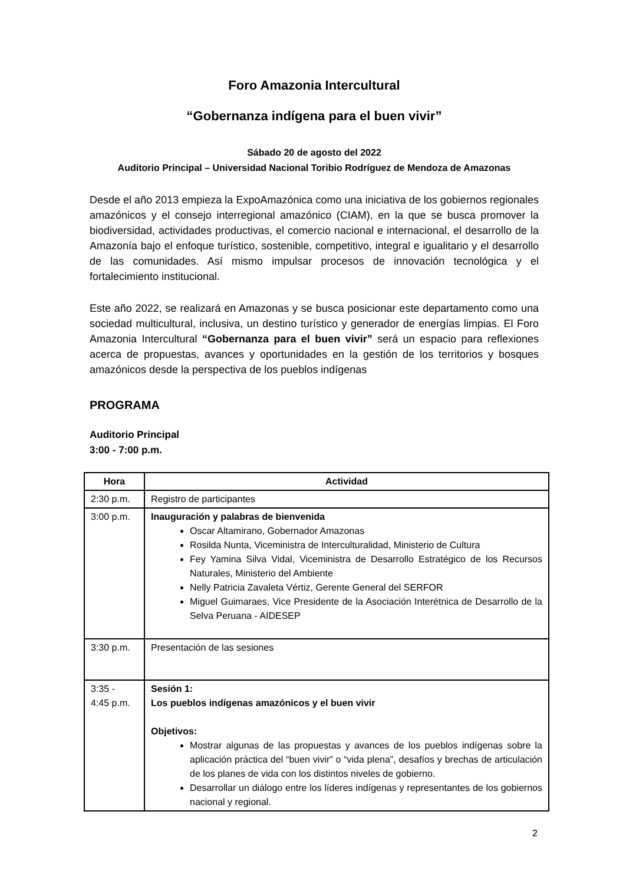Foro Amazonia Intercultural
“Gobernanza indígena para el buen vivir”
Sábado 20 de agosto del 2022
Auditorio Principal – Universidad Nacional Toribio Rodríguez de Mendoza de Amazonas
Desde el año 2013 empieza la ExpoAmazónica como una iniciativa de los gobiernos regionales amazónicos y el consejo interregional amazónico (CIAM), en la que se busca promover la biodiversidad, actividades productivas, el comercio nacional e internacional, el desarrollo de la Amazonía bajo el enfoque turístico, sostenible, competitivo, integral e igualitario y el desarrollo de las comunidades. Así mismo impulsar procesos de innovación tecnológica y el fortalecimiento institucional.
Este año 2022, se realizará en Amazonas y se busca posicionar este departamento como una sociedad multicultural, inclusiva, un destino turístico y generador de energías limpias. El Foro Amazonia Intercultural “Gobernanza para el buen vivir” será un espacio para reflexiones acerca de propuestas, avances y oportunidades en la gestión de los territorios y bosques amazónicos desde la perspectiva de los pueblos indígenas
PROGRAMA
Auditorio Principal
3:00 - 7:00 p.m.
| Hora | Actividad |
| --- | --- |
| 2:30 p.m. | Registro de participantes |
| 3:00 p.m. | Inauguración y palabras de bienvenida Oscar Altamirano, Gobernador Amazonas Rosilda Nunta, Viceministra de Interculturalidad, Ministerio de Cultura Fey Yamina Silva Vidal, Viceministra de Desarrollo Estratégico de los Recursos Naturales, Ministerio del Ambiente Nelly Patricia Zavaleta Vértiz, Gerente General del SERFOR Miguel Guimaraes, Vice Presidente de la Asociación Interétnica de Desarrollo de la Selva Peruana - AIDESEP |
| 3:30 p.m. | Presentación de las sesiones |
| 3:35 - 4:45 p.m. | Sesión 1: Los pueblos indígenas amazónicos y el buen vivir Objetivos: Mostrar algunas de las propuestas y avances de los pueblos indígenas sobre la aplicación práctica del “buen vivir” o “vida plena”, desafíos y brechas de articulación de los planes de vida con los distintos niveles de gobierno. Desarrollar un diálogo entre los líderes indígenas y representantes de los gobiernos nacional y regional. |
2